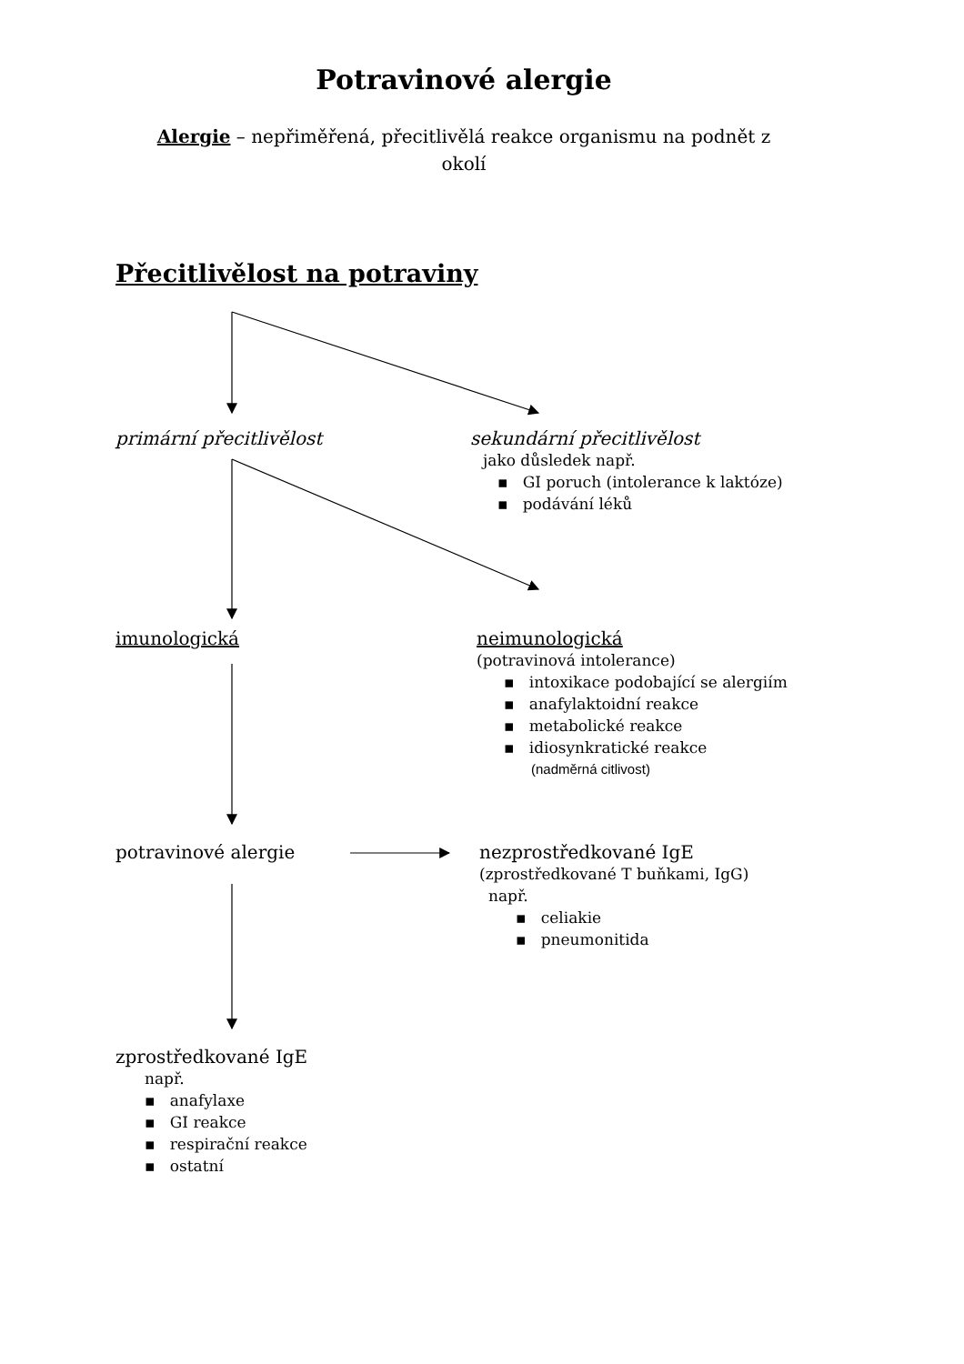Potravinové alergie
Alergie – nepřiměřená, přecitlivělá reakce organismu na podnět z okolí
Přecitlivělost na potraviny
primární přecitlivělost
sekundární přecitlivělost
jako důsledek např.
▪ GI poruch (intolerance k laktóze)
▪ podávání léků
imunologická
neimunologická
(potravinová intolerance)
▪ intoxikace podobající se alergiím
▪ anafylaktoidní reakce
▪ metabolické reakce
▪ idiosynkratické reakce
(nadměrná citlivost)
potravinové alergie
nezprostředkované IgE
(zprostředkované T buňkami, IgG)
např.
▪ celiakie
▪ pneumonitida
zprostředkované IgE
např.
▪ anafylaxe
▪ GI reakce
▪ respirační reakce
▪ ostatní